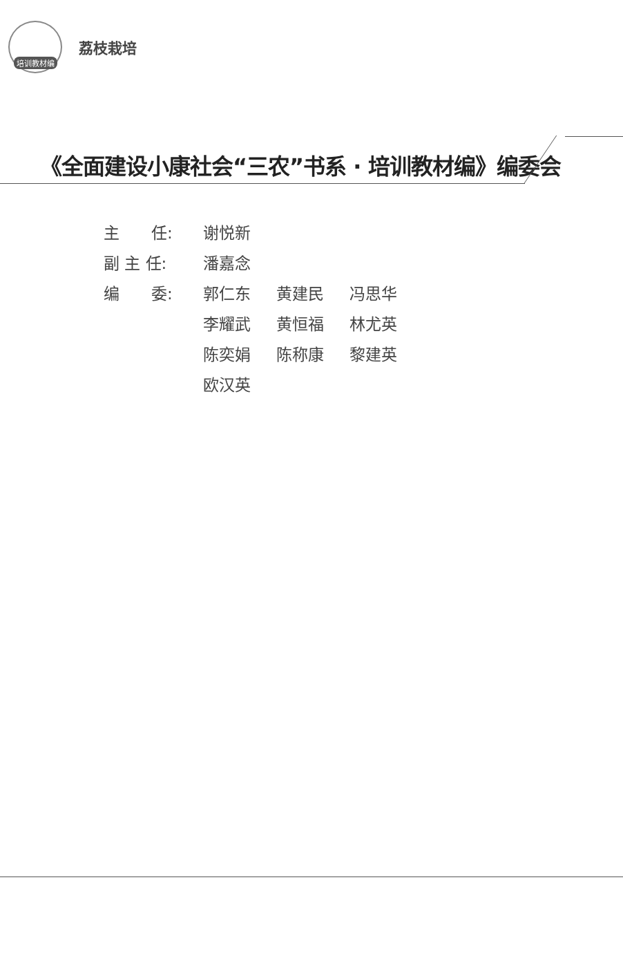培训教材编
荔枝栽培
《全面建设小康社会“三农”书系 · 培训教材编》编委会
| 主 任: | 谢悦新 | | |
| 副 主 任: | 潘嘉念 | | |
| 编 委: | 郭仁东 | 黄建民 | 冯思华 |
| | 李耀武 | 黄恒福 | 林尤英 |
| | 陈奕娟 | 陈称康 | 黎建英 |
| | 欧汉英 | | |